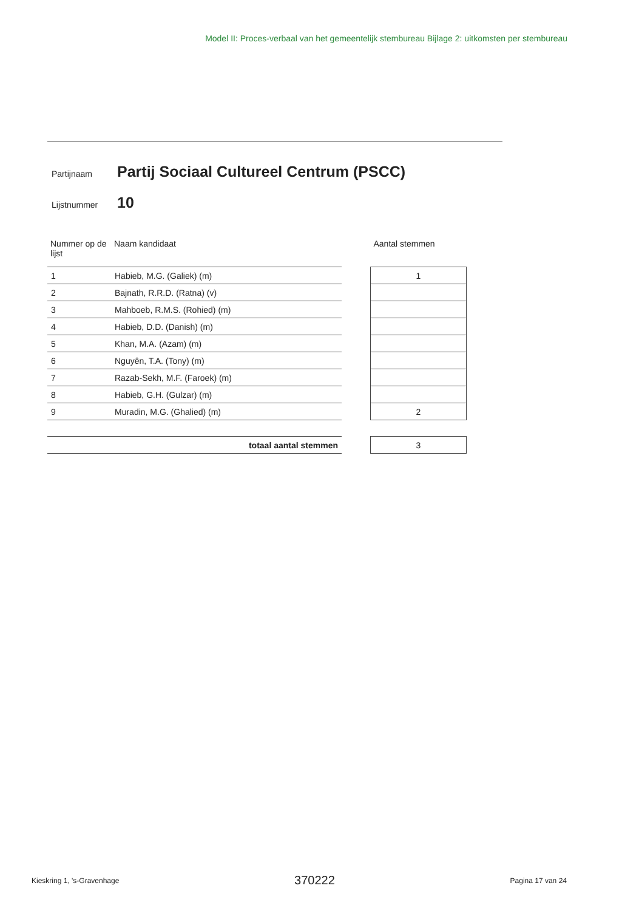Model II: Proces-verbaal van het gemeentelijk stembureau Bijlage 2: uitkomsten per stembureau
Partijnaam Partij Sociaal Cultureel Centrum (PSCC)
Lijstnummer 10
| Nummer op de lijst | Naam kandidaat | | Aantal stemmen |
| --- | --- | --- | --- |
| 1 | Habieb, M.G. (Galiek) (m) | | 1 |
| 2 | Bajnath, R.R.D. (Ratna) (v) | | |
| 3 | Mahboeb, R.M.S. (Rohied) (m) | | |
| 4 | Habieb, D.D. (Danish) (m) | | |
| 5 | Khan, M.A. (Azam) (m) | | |
| 6 | Nguyên, T.A. (Tony) (m) | | |
| 7 | Razab-Sekh, M.F. (Faroek) (m) | | |
| 8 | Habieb, G.H. (Gulzar) (m) | | |
| 9 | Muradin, M.G. (Ghalied) (m) | | 2 |
| totaal aantal stemmen | | | 3 |
Kieskring 1, 's-Gravenhage 370222 Pagina 17 van 24